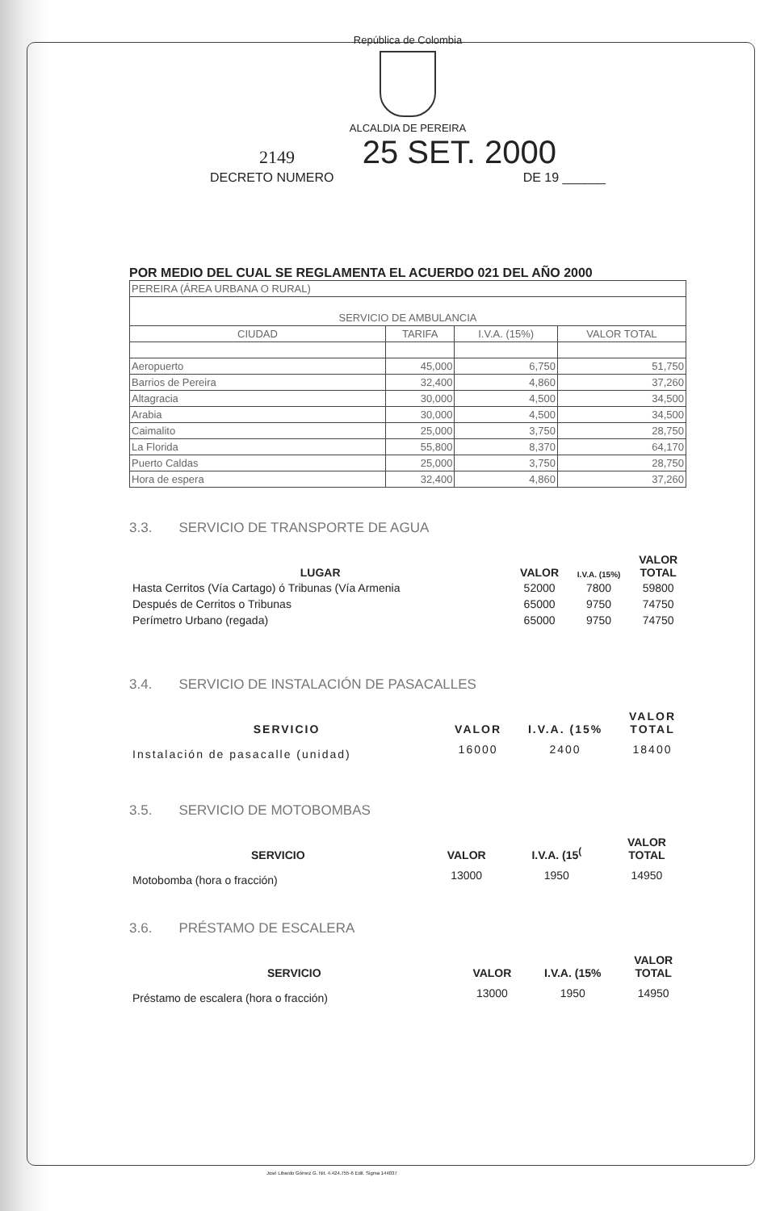República de Colombia
ALCALDIA DE PEREIRA
2149 25 SET. 2000
DECRETO NUMERO DE 19 ______
POR MEDIO DEL CUAL SE REGLAMENTA EL ACUERDO 021 DEL AÑO 2000
| PEREIRA (ÁREA URBANA O RURAL) | | | |
| SERVICIO DE AMBULANCIA | | | |
| CIUDAD | TARIFA | I.V.A. (15%) | VALOR TOTAL |
| Aeropuerto | 45,000 | 6,750 | 51,750 |
| Barrios de Pereira | 32,400 | 4,860 | 37,260 |
| Altagracia | 30,000 | 4,500 | 34,500 |
| Arabia | 30,000 | 4,500 | 34,500 |
| Caimalito | 25,000 | 3,750 | 28,750 |
| La Florida | 55,800 | 8,370 | 64,170 |
| Puerto Caldas | 25,000 | 3,750 | 28,750 |
| Hora de espera | 32,400 | 4,860 | 37,260 |
3.3. SERVICIO DE TRANSPORTE DE AGUA
| LUGAR | VALOR | I.V.A. (15%) | VALOR TOTAL |
| --- | --- | --- | --- |
| Hasta Cerritos (Vía Cartago) ó Tribunas (Vía Armenia | 52000 | 7800 | 59800 |
| Después de Cerritos o Tribunas | 65000 | 9750 | 74750 |
| Perímetro Urbano (regada) | 65000 | 9750 | 74750 |
3.4. SERVICIO DE INSTALACIÓN DE PASACALLES
| SERVICIO | VALOR | I.V.A. (15% | VALOR TOTAL |
| --- | --- | --- | --- |
| Instalación de pasacalle (unidad) | 16000 | 2400 | 18400 |
3.5. SERVICIO DE MOTOBOMBAS
| SERVICIO | VALOR | I.V.A. (15<sup>(</sup> | VALOR TOTAL |
| --- | --- | --- | --- |
| Motobomba (hora o fracción) | 13000 | 1950 | 14950 |
3.6. PRÉSTAMO DE ESCALERA
| SERVICIO | VALOR | I.V.A. (15% | VALOR TOTAL |
| --- | --- | --- | --- |
| Préstamo de escalera (hora o fracción) | 13000 | 1950 | 14950 |
José Libardo Gómez G. Nit. 4.424.755-6 Edit. Sigma 144037